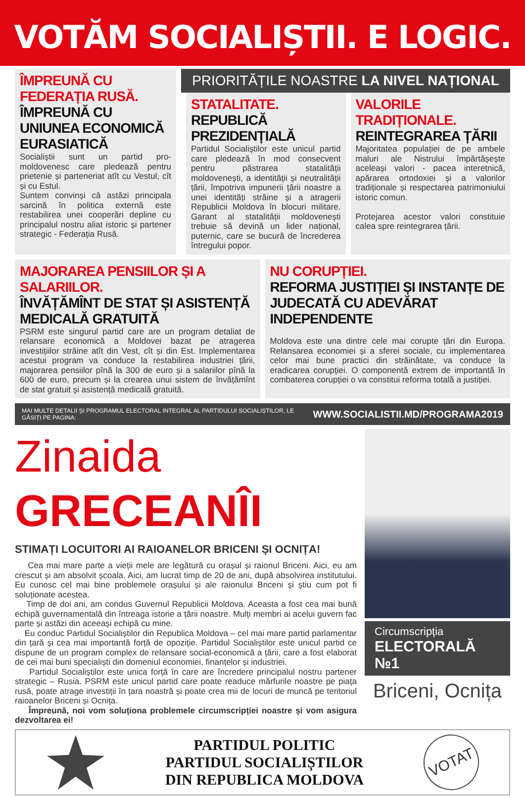VOTĂM SOCIALIȘTII. E LOGIC.
ÎMPREUNĂ CU FEDERAȚIA RUSĂ. ÎMPREUNĂ CU UNIUNEA ECONOMICĂ EURASIATICĂ
Socialiștii sunt un partid pro-moldovenesc care pledează pentru prietenie și parteneriat atît cu Vestul, cît și cu Estul.
Suntem convinși că astăzi principala sarcină în politica externă este restabilirea unei cooperări depline cu principalul nostru aliat istoric și partener strategic - Federația Rusă.
PRIORITĂȚILE NOASTRE LA NIVEL NAȚIONAL
STATALITATE.
REPUBLICĂ PREZIDENȚIALĂ
Partidul Socialiștilor este unicul partid care pledează în mod consecvent pentru păstrarea statalității moldovenești, a identității și neutralității țării, împotriva impunerii țării noastre a unei identități străine și a atragerii Republicii Moldova în blocuri militare. Garant al statalității moldovenești trebuie să devină un lider național, puternic, care se bucură de încrederea întregului popor.
VALORILE TRADIȚIONALE.
REINTEGRAREA ȚĂRII
Majoritatea populației de pe ambele maluri ale Nistrului împărtășește aceleași valori - pacea interetnică, apărarea ortodoxiei și a valorilor tradiționale și respectarea patrimoniului istoric comun.
Protejarea acestor valori constituie calea spre reintegrarea țării.
MAJORAREA PENSIILOR ȘI A SALARIILOR.
ÎNVĂȚĂMÎNT DE STAT ȘI ASISTENȚĂ MEDICALĂ GRATUITĂ
PSRM este singurul partid care are un program detaliat de relansare economică a Moldovei bazat pe atragerea investițiilor străine atît din Vest, cît și din Est. Implementarea acestui program va conduce la restabilirea industriei țării, majorarea pensiilor pînă la 300 de euro și a salariilor pînă la 600 de euro, precum și la crearea unui sistem de învățămînt de stat gratuit și asistență medicală gratuită.
NU CORUPȚIEI.
REFORMA JUSTIȚIEI ȘI INSTANȚE DE JUDECATĂ CU ADEVĂRAT INDEPENDENTE
Moldova este una dintre cele mai corupte țări din Europa. Relansarea economiei și a sferei sociale, cu implementarea celor mai bune practici din străinătate, va conduce la eradicarea corupției. O componentă extrem de importantă în combaterea corupției o va constitui reforma totală a justiției.
MAI MULTE DETALII ȘI PROGRAMUL ELECTORAL INTEGRAL AL PARTIDULUI SOCIALIȘTILOR, LE GĂSIȚI PE PAGINA: WWW.SOCIALISTII.MD/PROGRAMA2019
Zinaida GRECEANÎI
STIMAȚI LOCUITORI AI RAIOANELOR BRICENI ȘI OCNIȚA!
Cea mai mare parte a vieții mele are legătură cu orașul și raionul Briceni. Aici, eu am crescut și am absolvit școala. Aici, am lucrat timp de 20 de ani, după absolvirea institutului. Eu cunosc cel mai bine problemele orașului și ale raionului Briceni și știu cum pot fi soluționate acestea.
Timp de doi ani, am condus Guvernul Republicii Moldova. Aceasta a fost cea mai bună echipă guvernamentală din întreaga istorie a țării noastre. Mulți membri ai acelui guvern fac parte și astăzi din aceeași echipă cu mine.
Eu conduc Partidul Socialiștilor din Republica Moldova – cel mai mare partid parlamentar din țară și cea mai importantă forță de opoziție. Partidul Socialiștilor este unicul partid ce dispune de un program complex de relansare social-economică a țării, care a fost elaborat de cei mai buni specialiști din domeniul economiei, finanțelor și industriei.
Partidul Socialiștilor este unica forță în care are încredere principalul nostru partener strategic – Rusia. PSRM este unicul partid care poate readuce mărfurile noastre pe piața rusă, poate atrage investiții în țara noastră și poate crea mii de locuri de muncă pe teritoriul raioanelor Briceni și Ocnița.
Împreună, noi vom soluționa problemele circumscripției noastre și vom asigura dezvoltarea ei!
Circumscripția
ELECTORALĂ №1
Briceni, Ocnița
PARTIDUL POLITIC
PARTIDUL SOCIALIȘTILOR
DIN REPUBLICA MOLDOVA
VOTAT